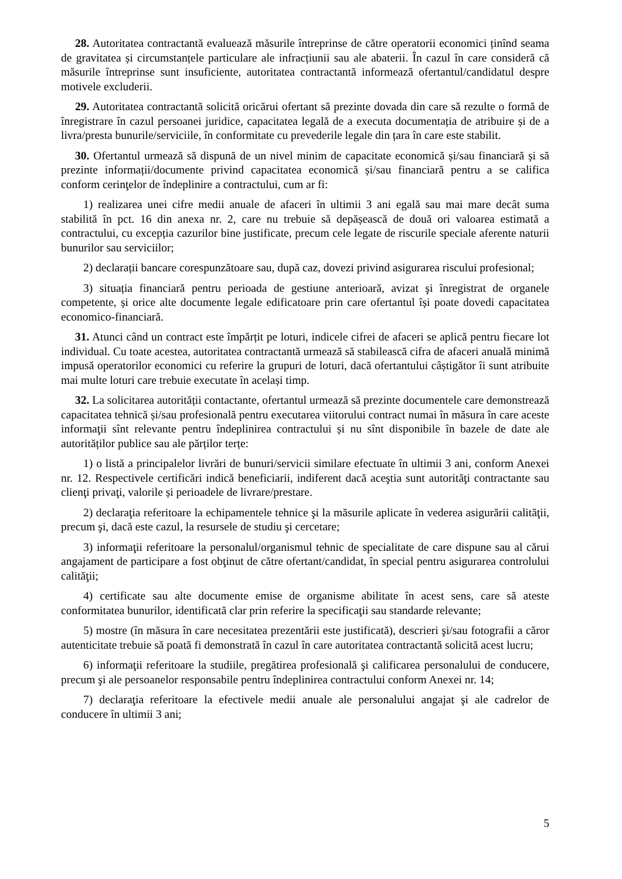28. Autoritatea contractantă evaluează măsurile întreprinse de către operatorii economici ținînd seama de gravitatea și circumstanțele particulare ale infracțiunii sau ale abaterii. În cazul în care consideră că măsurile întreprinse sunt insuficiente, autoritatea contractantă informează ofertantul/candidatul despre motivele excluderii.
29. Autoritatea contractantă solicită oricărui ofertant să prezinte dovada din care să rezulte o formă de înregistrare în cazul persoanei juridice, capacitatea legală de a executa documentația de atribuire și de a livra/presta bunurile/serviciile, în conformitate cu prevederile legale din țara în care este stabilit.
30. Ofertantul urmează să dispună de un nivel minim de capacitate economică și/sau financiară și să prezinte informații/documente privind capacitatea economică și/sau financiară pentru a se califica conform cerinţelor de îndeplinire a contractului, cum ar fi:
1) realizarea unei cifre medii anuale de afaceri în ultimii 3 ani egală sau mai mare decât suma stabilită în pct. 16 din anexa nr. 2, care nu trebuie să depășească de două ori valoarea estimată a contractului, cu excepția cazurilor bine justificate, precum cele legate de riscurile speciale aferente naturii bunurilor sau serviciilor;
2) declarații bancare corespunzătoare sau, după caz, dovezi privind asigurarea riscului profesional;
3) situația financiară pentru perioada de gestiune anterioară, avizat şi înregistrat de organele competente, și orice alte documente legale edificatoare prin care ofertantul își poate dovedi capacitatea economico-financiară.
31. Atunci când un contract este împărțit pe loturi, indicele cifrei de afaceri se aplică pentru fiecare lot individual. Cu toate acestea, autoritatea contractantă urmează să stabilească cifra de afaceri anuală minimă impusă operatorilor economici cu referire la grupuri de loturi, dacă ofertantului câștigător îi sunt atribuite mai multe loturi care trebuie executate în același timp.
32. La solicitarea autorității contactante, ofertantul urmează să prezinte documentele care demonstrează capacitatea tehnică și/sau profesională pentru executarea viitorului contract numai în măsura în care aceste informaţii sînt relevante pentru îndeplinirea contractului și nu sînt disponibile în bazele de date ale autorităților publice sau ale părților terțe:
1) o listă a principalelor livrări de bunuri/servicii similare efectuate în ultimii 3 ani, conform Anexei nr. 12. Respectivele certificări indică beneficiarii, indiferent dacă aceştia sunt autorităţi contractante sau clienţi privaţi, valorile și perioadele de livrare/prestare.
2) declaraţia referitoare la echipamentele tehnice şi la măsurile aplicate în vederea asigurării calităţii, precum şi, dacă este cazul, la resursele de studiu şi cercetare;
3) informaţii referitoare la personalul/organismul tehnic de specialitate de care dispune sau al cărui angajament de participare a fost obţinut de către ofertant/candidat, în special pentru asigurarea controlului calităţii;
4) certificate sau alte documente emise de organisme abilitate în acest sens, care să ateste conformitatea bunurilor, identificată clar prin referire la specificaţii sau standarde relevante;
5) mostre (în măsura în care necesitatea prezentării este justificată), descrieri şi/sau fotografii a căror autenticitate trebuie să poată fi demonstrată în cazul în care autoritatea contractantă solicită acest lucru;
6) informaţii referitoare la studiile, pregătirea profesională şi calificarea personalului de conducere, precum şi ale persoanelor responsabile pentru îndeplinirea contractului conform Anexei nr. 14;
7) declaraţia referitoare la efectivele medii anuale ale personalului angajat şi ale cadrelor de conducere în ultimii 3 ani;
5